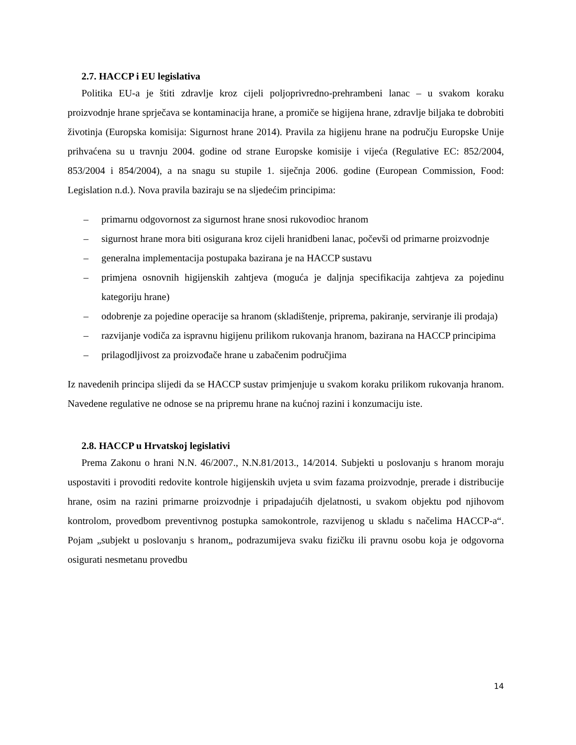2.7. HACCP i EU legislativa
Politika EU-a je štiti zdravlje kroz cijeli poljoprivredno-prehrambeni lanac – u svakom koraku proizvodnje hrane sprječava se kontaminacija hrane, a promiče se higijena hrane, zdravlje biljaka te dobrobiti životinja (Europska komisija: Sigurnost hrane 2014). Pravila za higijenu hrane na području Europske Unije prihvaćena su u travnju 2004. godine od strane Europske komisije i vijeća (Regulative EC: 852/2004, 853/2004 i 854/2004), a na snagu su stupile 1. siječnja 2006. godine (European Commission, Food: Legislation n.d.). Nova pravila baziraju se na sljedećim principima:
– primarnu odgovornost za sigurnost hrane snosi rukovodioc hranom
– sigurnost hrane mora biti osigurana kroz cijeli hranidbeni lanac, počevši od primarne proizvodnje
– generalna implementacija postupaka bazirana je na HACCP sustavu
– primjena osnovnih higijenskih zahtjeva (moguća je daljnja specifikacija zahtjeva za pojedinu kategoriju hrane)
– odobrenje za pojedine operacije sa hranom (skladištenje, priprema, pakiranje, serviranje ili prodaja)
– razvijanje vodiča za ispravnu higijenu prilikom rukovanja hranom, bazirana na HACCP principima
– prilagodljivost za proizvođače hrane u zabačenim područjima
Iz navedenih principa slijedi da se HACCP sustav primjenjuje u svakom koraku prilikom rukovanja hranom. Navedene regulative ne odnose se na pripremu hrane na kućnoj razini i konzumaciju iste.
2.8. HACCP u Hrvatskoj legislativi
Prema Zakonu o hrani N.N. 46/2007., N.N.81/2013., 14/2014. Subjekti u poslovanju s hranom moraju uspostaviti i provoditi redovite kontrole higijenskih uvjeta u svim fazama proizvodnje, prerade i distribucije hrane, osim na razini primarne proizvodnje i pripadajućih djelatnosti, u svakom objektu pod njihovom kontrolom, provedbom preventivnog postupka samokontrole, razvijenog u skladu s načelima HACCP-a“. Pojam „subjekt u poslovanju s hranom„ podrazumijeva svaku fizičku ili pravnu osobu koja je odgovorna osigurati nesmetanu provedbu
14